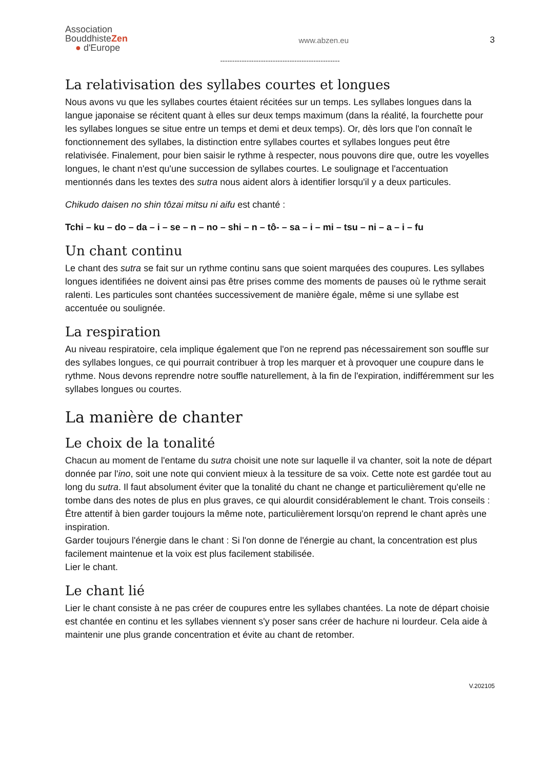Association
BouddhisteZen
● d'Europe
www.abzen.eu 3
--------------------------------------------------
La relativisation des syllabes courtes et longues
Nous avons vu que les syllabes courtes étaient récitées sur un temps. Les syllabes longues dans la langue japonaise se récitent quant à elles sur deux temps maximum (dans la réalité, la fourchette pour les syllabes longues se situe entre un temps et demi et deux temps). Or, dès lors que l'on connaît le fonctionnement des syllabes, la distinction entre syllabes courtes et syllabes longues peut être relativisée. Finalement, pour bien saisir le rythme à respecter, nous pouvons dire que, outre les voyelles longues, le chant n'est qu'une succession de syllabes courtes. Le soulignage et l'accentuation mentionnés dans les textes des sutra nous aident alors à identifier lorsqu'il y a deux particules.
Chikudo daisen no shin tôzai mitsu ni aifu est chanté :
Tchi – ku – do – da – i – se – n – no – shi – n – tô- – sa – i – mi – tsu – ni – a – i – fu
Un chant continu
Le chant des sutra se fait sur un rythme continu sans que soient marquées des coupures. Les syllabes longues identifiées ne doivent ainsi pas être prises comme des moments de pauses où le rythme serait ralenti. Les particules sont chantées successivement de manière égale, même si une syllabe est accentuée ou soulignée.
La respiration
Au niveau respiratoire, cela implique également que l'on ne reprend pas nécessairement son souffle sur des syllabes longues, ce qui pourrait contribuer à trop les marquer et à provoquer une coupure dans le rythme. Nous devons reprendre notre souffle naturellement, à la fin de l'expiration, indifféremment sur les syllabes longues ou courtes.
La manière de chanter
Le choix de la tonalité
Chacun au moment de l'entame du sutra choisit une note sur laquelle il va chanter, soit la note de départ donnée par l'ino, soit une note qui convient mieux à la tessiture de sa voix. Cette note est gardée tout au long du sutra. Il faut absolument éviter que la tonalité du chant ne change et particulièrement qu'elle ne tombe dans des notes de plus en plus graves, ce qui alourdit considérablement le chant. Trois conseils :
Être attentif à bien garder toujours la même note, particulièrement lorsqu'on reprend le chant après une inspiration.
Garder toujours l'énergie dans le chant : Si l'on donne de l'énergie au chant, la concentration est plus facilement maintenue et la voix est plus facilement stabilisée.
Lier le chant.
Le chant lié
Lier le chant consiste à ne pas créer de coupures entre les syllabes chantées. La note de départ choisie est chantée en continu et les syllabes viennent s'y poser sans créer de hachure ni lourdeur. Cela aide à maintenir une plus grande concentration et évite au chant de retomber.
V.202105